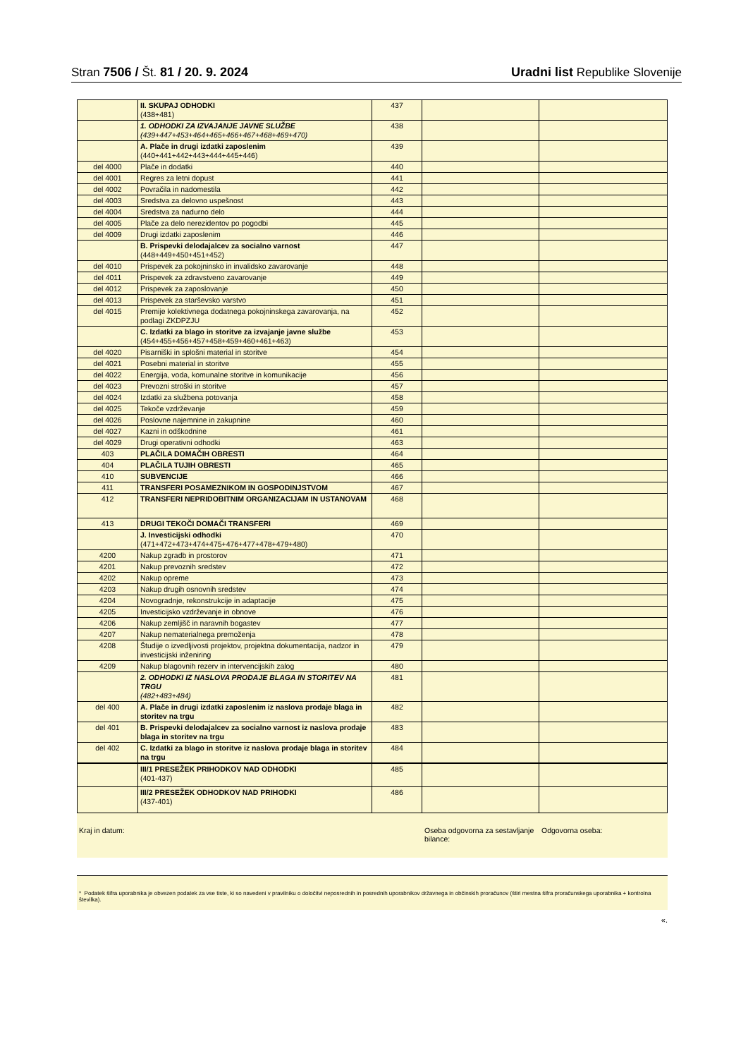Stran 7506 / Št. 81 / 20. 9. 2024 Uradni list Republike Slovenije
| | II. SKUPAJ ODHODKI (438+481) | 437 | | |
| | 1. ODHODKI ZA IZVAJANJE JAVNE SLUŽBE (439+447+453+464+465+466+467+468+469+470) | 438 | | |
| | A. Plače in drugi izdatki zaposlenim (440+441+442+443+444+445+446) | 439 | | |
| del 4000 | Plače in dodatki | 440 | | |
| del 4001 | Regres za letni dopust | 441 | | |
| del 4002 | Povračila in nadomestila | 442 | | |
| del 4003 | Sredstva za delovno uspešnost | 443 | | |
| del 4004 | Sredstva za nadurno delo | 444 | | |
| del 4005 | Plače za delo nerezidentov po pogodbi | 445 | | |
| del 4009 | Drugi izdatki zaposlenim | 446 | | |
| | B. Prispevki delodajalcev za socialno varnost (448+449+450+451+452) | 447 | | |
| del 4010 | Prispevek za pokojninsko in invalidsko zavarovanje | 448 | | |
| del 4011 | Prispevek za zdravstveno zavarovanje | 449 | | |
| del 4012 | Prispevek za zaposlovanje | 450 | | |
| del 4013 | Prispevek za starševsko varstvo | 451 | | |
| del 4015 | Premije kolektivnega dodatnega pokojninskega zavarovanja, na podlagi ZKDPZJU | 452 | | |
| | C. Izdatki za blago in storitve za izvajanje javne službe (454+455+456+457+458+459+460+461+463) | 453 | | |
| del 4020 | Pisarniški in splošni material in storitve | 454 | | |
| del 4021 | Posebni material in storitve | 455 | | |
| del 4022 | Energija, voda, komunalne storitve in komunikacije | 456 | | |
| del 4023 | Prevozni stroški in storitve | 457 | | |
| del 4024 | Izdatki za službena potovanja | 458 | | |
| del 4025 | Tekoče vzdrževanje | 459 | | |
| del 4026 | Poslovne najemnine in zakupnine | 460 | | |
| del 4027 | Kazni in odškodnine | 461 | | |
| del 4029 | Drugi operativni odhodki | 463 | | |
| 403 | PLAČILA DOMAČIH OBRESTI | 464 | | |
| 404 | PLAČILA TUJIH OBRESTI | 465 | | |
| 410 | SUBVENCIJE | 466 | | |
| 411 | TRANSFERI POSAMEZNIKOM IN GOSPODINJSTVOM | 467 | | |
| 412 | TRANSFERI NEPRIDOBITNIM ORGANIZACIJAM IN USTANOVAM | 468 | | |
| 413 | DRUGI TEKOČI DOMAČI TRANSFERI | 469 | | |
| | J. Investicijski odhodki (471+472+473+474+475+476+477+478+479+480) | 470 | | |
| 4200 | Nakup zgradb in prostorov | 471 | | |
| 4201 | Nakup prevoznih sredstev | 472 | | |
| 4202 | Nakup opreme | 473 | | |
| 4203 | Nakup drugih osnovnih sredstev | 474 | | |
| 4204 | Novogradnje, rekonstrukcije in adaptacije | 475 | | |
| 4205 | Investicijsko vzdrževanje in obnove | 476 | | |
| 4206 | Nakup zemljišč in naravnih bogastev | 477 | | |
| 4207 | Nakup nematerialnega premoženja | 478 | | |
| 4208 | Študije o izvedljivosti projektov, projektna dokumentacija, nadzor in investicijski inženiring | 479 | | |
| 4209 | Nakup blagovnih rezerv in intervencijskih zalog | 480 | | |
| | 2. ODHODKI IZ NASLOVA PRODAJE BLAGA IN STORITEV NA TRGU (482+483+484) | 481 | | |
| del 400 | A. Plače in drugi izdatki zaposlenim iz naslova prodaje blaga in storitev na trgu | 482 | | |
| del 401 | B. Prispevki delodajalcev za socialno varnost iz naslova prodaje blaga in storitev na trgu | 483 | | |
| del 402 | C. Izdatki za blago in storitve iz naslova prodaje blaga in storitev na trgu | 484 | | |
| | III/1 PRESEŽEK PRIHODKOV NAD ODHODKI (401-437) | 485 | | |
| | III/2 PRESEŽEK ODHODKOV NAD PRIHODKI (437-401) | 486 | | |
Kraj in datum: Oseba odgovorna za sestavljanje bilance:
Odgovorna oseba:
* Podatek šifra uporabnika je obvezen podatek za vse tiste, ki so navedeni v pravilniku o določitvi neposrednih in posrednih uporabnikov državnega in občinskih proračunov (štiri mestna šifra proračunskega uporabnika + kontrolna številka).
«.